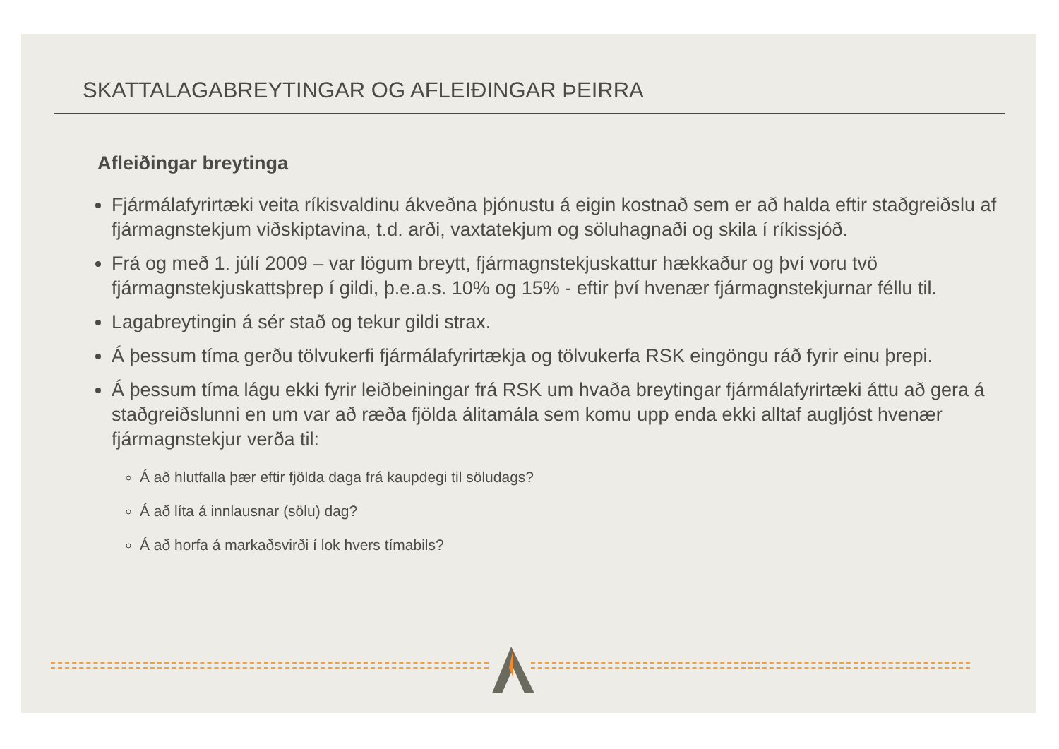SKATTALAGABREYTINGAR OG AFLEIÐINGAR ÞEIRRA
Afleiðingar breytinga
Fjármálafyrirtæki veita ríkisvaldinu ákveðna þjónustu á eigin kostnað sem er að halda eftir staðgreiðslu af fjármagnstekjum viðskiptavina, t.d. arði, vaxtatekjum og söluhagnaði og skila í ríkissjóð.
Frá og með 1. júlí 2009 – var lögum breytt, fjármagnstekjuskattur hækkaður og því voru tvö fjármagnstekjuskattsþrep í gildi, þ.e.a.s. 10% og 15% - eftir því hvenær fjármagnstekjurnar féllu til.
Lagabreytingin á sér stað og tekur gildi strax.
Á þessum tíma gerðu tölvukerfi fjármálafyrirtækja og tölvukerfa RSK eingöngu ráð fyrir einu þrepi.
Á þessum tíma lágu ekki fyrir leiðbeiningar frá RSK um hvaða breytingar fjármálafyrirtæki áttu að gera á staðgreiðslunni en um var að ræða fjölda álitamála sem komu upp enda ekki alltaf augljóst hvenær fjármagnstekjur verða til:
Á að hlutfalla þær eftir fjölda daga frá kaupdegi til söludags?
Á að líta á innlausnar (sölu) dag?
Á að horfa á markaðsvirði í lok hvers tímabils?